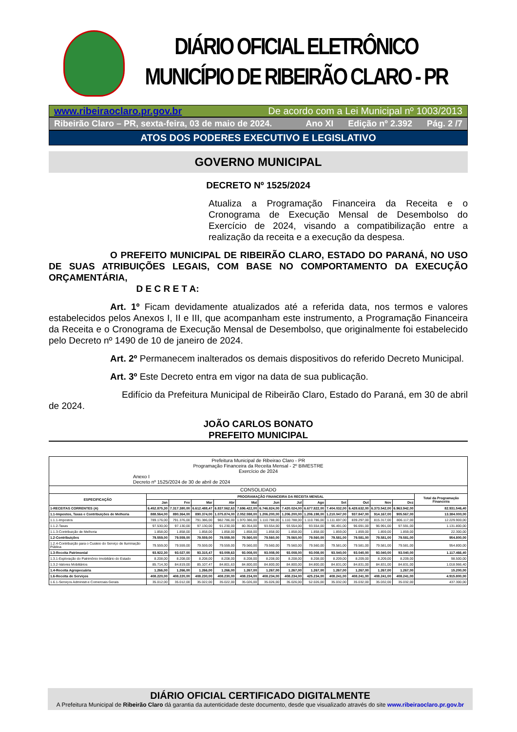DIÁRIO OFICIAL ELETRÔNICO
MUNICÍPIO DE RIBEIRÃO CLARO - PR
www.ribeiraoclaro.pr.gov.br De acordo com a Lei Municipal nº 1003/2013
Ribeirão Claro – PR, sexta-feira, 03 de maio de 2024. Ano XI Edição nº 2.392 Pág. 2 /7
ATOS DOS PODERES EXECUTIVO E LEGISLATIVO
GOVERNO MUNICIPAL
DECRETO Nº 1525/2024
Atualiza a Programação Financeira da Receita e o Cronograma de Execução Mensal de Desembolso do Exercício de 2024, visando a compatibilização entre a realização da receita e a execução da despesa.
O PREFEITO MUNICIPAL DE RIBEIRÃO CLARO, ESTADO DO PARANÁ, NO USO DE SUAS ATRIBUIÇÕES LEGAIS, COM BASE NO COMPORTAMENTO DA EXECUÇÃO ORÇAMENTÁRIA,
D E C R E T A:
Art. 1º Ficam devidamente atualizados até a referida data, nos termos e valores estabelecidos pelos Anexos I, II e III, que acompanham este instrumento, a Programação Financeira da Receita e o Cronograma de Execução Mensal de Desembolso, que originalmente foi estabelecido pelo Decreto nº 1490 de 10 de janeiro de 2024.
Art. 2º Permanecem inalterados os demais dispositivos do referido Decreto Municipal.
Art. 3º Este Decreto entra em vigor na data de sua publicação.
Edifício da Prefeitura Municipal de Ribeirão Claro, Estado do Paraná, em 30 de abril de 2024.
JOÃO CARLOS BONATO
PREFEITO MUNICIPAL
| Prefeitura Municipal de Ribeirao Claro - PR Programação Financeira da Receita Mensal - 2º BIMESTRE Exercício de 2024 Anexo I Decreto nº 1525/2024 de 30 de abril de 2024 | | | | | | | | | | | | | |
| CONSOLIDADO | | | | | | | | | | | | | |
| ESPECIFICAÇÃO | PROGRAMAÇÃO FINANCEIRA DA RECEITA MENSAL | | | | | | | | | | | | Total da Programação Financeira |
| | Jan | Fev | Mar | Abr | Mai | Jun | Jul | Ago | Set | Out | Nov | Dez | |
| 1-RECEITAS CORRENTES (A) | 6.452.875,30 | 7.317.380,00 | 6.612.488,47 | 6.837.562,63 | 7.696.422,00 | 6.746.824,00 | 7.420.024,00 | 6.677.822,00 | 7.404.032,00 | 6.428.632,00 | 6.373.542,00 | 6.963.942,00 | 82.931.546,40 |
| 1.1-Impostos, Taxas e Contribuições de Melhoria | 888.564,00 | 890.364,00 | 890.374,00 | 1.075.874,00 | 2.052.598,00 | 1.206.200,00 | 1.206.200,00 | 1.206.198,00 | 1.210.047,00 | 937.847,00 | 914.167,00 | 905.567,00 | 13.384.000,00 |
| 1.1.1-Impostos | 789.176,00 | 791.376,00 | 791.386,00 | 982.786,00 | 1.970.386,00 | 1.110.788,00 | 1.110.788,00 | 1.110.786,00 | 1.111.697,00 | 839.297,00 | 815.317,00 | 806.117,00 | 12.229.900,00 |
| 1.1.2-Taxas | 97.530,00 | 97.130,00 | 97.130,00 | 91.230,00 | 80.354,00 | 93.554,00 | 93.554,00 | 93.554,00 | 96.491,00 | 96.691,00 | 96.991,00 | 97.591,00 | 1.131.800,00 |
| 1.1.3-Contribuição de Melhoria | 1.858,00 | 1.858,00 | 1.858,00 | 1.858,00 | 1.858,00 | 1.858,00 | 1.858,00 | 1.858,00 | 1.859,00 | 1.859,00 | 1.859,00 | 1.859,00 | 22.300,00 |
| 1.2-Contribuições | 79.559,00 | 79.559,00 | 79.559,00 | 79.559,00 | 79.560,00 | 79.560,00 | 79.560,00 | 79.560,00 | 79.581,00 | 79.581,00 | 79.581,00 | 79.581,00 | 954.800,00 |
| 1.2.4-Contribuição para o Custeio do Serviço de Iluminação Pública | 79.559,00 | 79.559,00 | 79.559,00 | 79.559,00 | 79.560,00 | 79.560,00 | 79.560,00 | 79.560,00 | 79.581,00 | 79.581,00 | 79.581,00 | 79.581,00 | 954.800,00 |
| 1.3-Receita Patrimonial | 93.922,30 | 93.027,00 | 93.315,47 | 93.009,63 | 93.008,00 | 93.008,00 | 93.008,00 | 93.008,00 | 93.040,00 | 93.040,00 | 93.040,00 | 93.040,00 | 1.117.466,40 |
| 1.3.1-Exploração do Patrimônio Imobiliário do Estado | 8.208,00 | 8.208,00 | 8.208,00 | 8.208,00 | 8.208,00 | 8.208,00 | 8.208,00 | 8.208,00 | 8.209,00 | 8.209,00 | 8.209,00 | 8.209,00 | 98.500,00 |
| 1.3.2-Valores Mobiliários | 85.714,30 | 84.819,00 | 85.107,47 | 84.801,63 | 84.800,00 | 84.800,00 | 84.800,00 | 84.800,00 | 84.831,00 | 84.831,00 | 84.831,00 | 84.831,00 | 1.018.966,40 |
| 1.4-Receita Agropecuária | 1.266,00 | 1.266,00 | 1.266,00 | 1.266,00 | 1.267,00 | 1.267,00 | 1.267,00 | 1.267,00 | 1.267,00 | 1.267,00 | 1.267,00 | 1.267,00 | 15.200,00 |
| 1.6-Receita de Serviços | 408.220,00 | 408.220,00 | 408.230,00 | 408.230,00 | 408.234,00 | 408.234,00 | 408.234,00 | 425.234,00 | 408.241,00 | 408.241,00 | 408.241,00 | 408.241,00 | 4.915.800,00 |
| 1.6.1-Serviços Administr.e Comerciais Gerais | 35.012,00 | 35.012,00 | 35.022,00 | 35.022,00 | 35.026,00 | 35.026,00 | 35.026,00 | 52.026,00 | 35.032,00 | 35.032,00 | 35.032,00 | 35.032,00 | 437.300,00 |
DIÁRIO OFICIAL CERTIFICADO DIGITALMENTE
A Prefeitura Municipal de Ribeirão Claro dá garantia da autenticidade deste documento, desde que visualizado através do site www.ribeiraoclaro.pr.gov.br